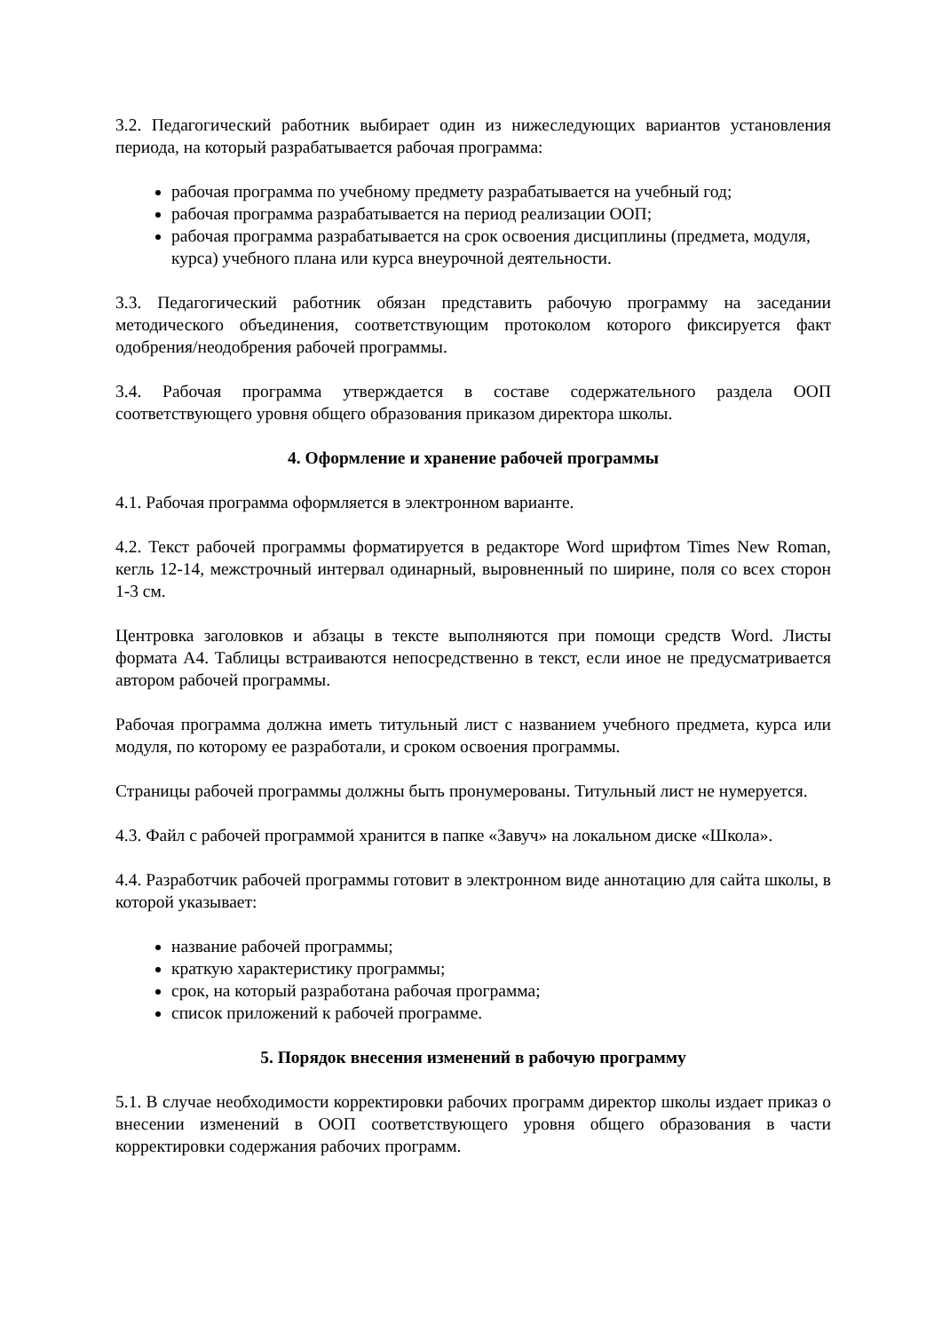3.2. Педагогический работник выбирает один из нижеследующих вариантов установления периода, на который разрабатывается рабочая программа:
рабочая программа по учебному предмету разрабатывается на учебный год;
рабочая программа разрабатывается на период реализации ООП;
рабочая программа разрабатывается на срок освоения дисциплины (предмета, модуля, курса) учебного плана или курса внеурочной деятельности.
3.3. Педагогический работник обязан представить рабочую программу на заседании методического объединения, соответствующим протоколом которого фиксируется факт одобрения/неодобрения рабочей программы.
3.4. Рабочая программа утверждается в составе содержательного раздела ООП соответствующего уровня общего образования приказом директора школы.
4. Оформление и хранение рабочей программы
4.1. Рабочая программа оформляется в электронном варианте.
4.2. Текст рабочей программы форматируется в редакторе Word шрифтом Times New Roman, кегль 12-14, межстрочный интервал одинарный, выровненный по ширине, поля со всех сторон 1-3 см.
Центровка заголовков и абзацы в тексте выполняются при помощи средств Word. Листы формата А4. Таблицы встраиваются непосредственно в текст, если иное не предусматривается автором рабочей программы.
Рабочая программа должна иметь титульный лист с названием учебного предмета, курса или модуля, по которому ее разработали, и сроком освоения программы.
Страницы рабочей программы должны быть пронумерованы. Титульный лист не нумеруется.
4.3. Файл с рабочей программой хранится в папке «Завуч» на локальном диске «Школа».
4.4. Разработчик рабочей программы готовит в электронном виде аннотацию для сайта школы, в которой указывает:
название рабочей программы;
краткую характеристику программы;
срок, на который разработана рабочая программа;
список приложений к рабочей программе.
5. Порядок внесения изменений в рабочую программу
5.1. В случае необходимости корректировки рабочих программ директор школы издает приказ о внесении изменений в ООП соответствующего уровня общего образования в части корректировки содержания рабочих программ.